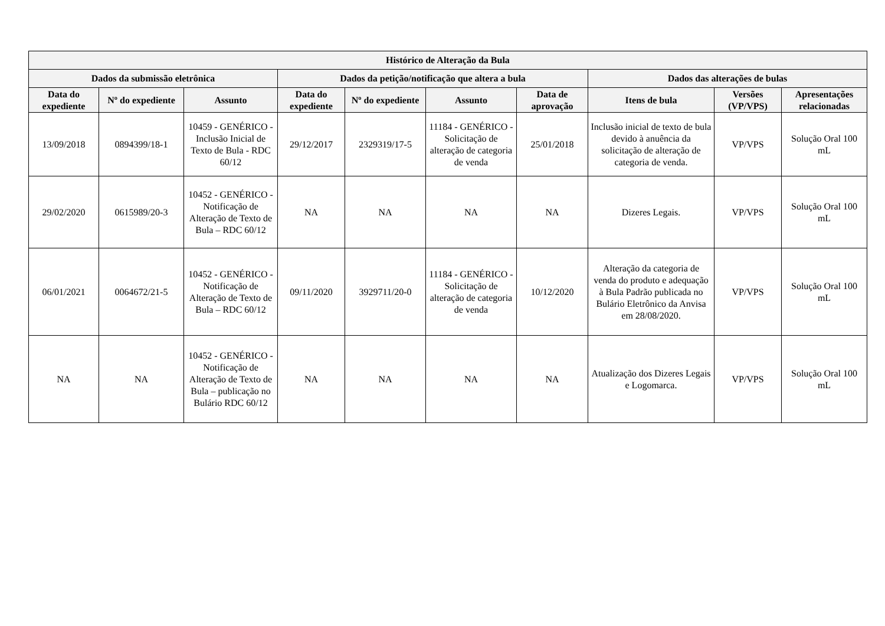| Histórico de Alteração da Bula | | | | | | | | | |
| --- | --- | --- | --- | --- | --- | --- | --- | --- | --- |
| Dados da submissão eletrônica | | | Dados da petição/notificação que altera a bula | | | | Dados das alterações de bulas | | |
| Data do expediente | Nº do expediente | Assunto | Data do expediente | Nº do expediente | Assunto | Data de aprovação | Itens de bula | Versões (VP/VPS) | Apresentações relacionadas |
| 13/09/2018 | 0894399/18-1 | 10459 - GENÉRICO - Inclusão Inicial de Texto de Bula - RDC 60/12 | 29/12/2017 | 2329319/17-5 | 11184 - GENÉRICO - Solicitação de alteração de categoria de venda | 25/01/2018 | Inclusão inicial de texto de bula devido à anuência da solicitação de alteração de categoria de venda. | VP/VPS | Solução Oral 100 mL |
| 29/02/2020 | 0615989/20-3 | 10452 - GENÉRICO - Notificação de Alteração de Texto de Bula – RDC 60/12 | NA | NA | NA | NA | Dizeres Legais. | VP/VPS | Solução Oral 100 mL |
| 06/01/2021 | 0064672/21-5 | 10452 - GENÉRICO - Notificação de Alteração de Texto de Bula – RDC 60/12 | 09/11/2020 | 3929711/20-0 | 11184 - GENÉRICO - Solicitação de alteração de categoria de venda | 10/12/2020 | Alteração da categoria de venda do produto e adequação à Bula Padrão publicada no Bulário Eletrônico da Anvisa em 28/08/2020. | VP/VPS | Solução Oral 100 mL |
| NA | NA | 10452 - GENÉRICO - Notificação de Alteração de Texto de Bula – publicação no Bulário RDC 60/12 | NA | NA | NA | NA | Atualização dos Dizeres Legais e Logomarca. | VP/VPS | Solução Oral 100 mL |